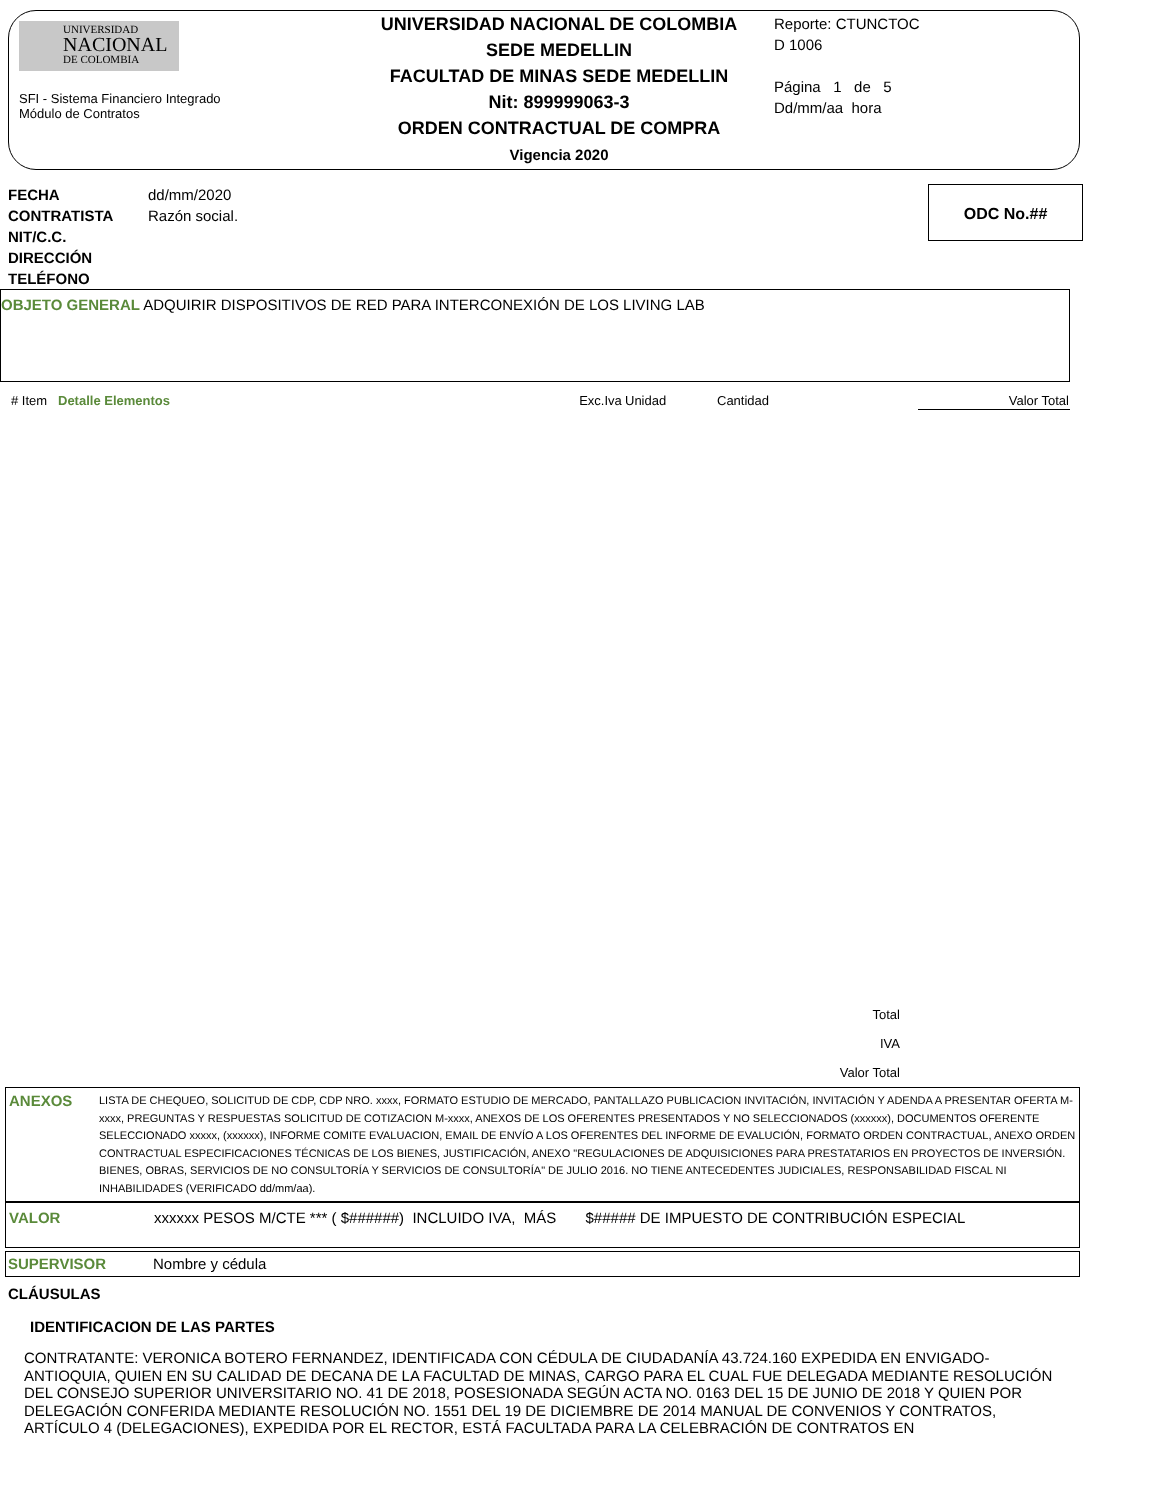UNIVERSIDAD
NACIONAL
DE COLOMBIA
SFI - Sistema Financiero Integrado
Módulo de Contratos
UNIVERSIDAD NACIONAL DE COLOMBIA
SEDE MEDELLIN
FACULTAD DE MINAS SEDE MEDELLIN
Nit: 899999063-3
ORDEN CONTRACTUAL DE COMPRA
Vigencia 2020
Reporte: CTUNCTOC
D 1006
Página 1 de 5
Dd/mm/aa hora
FECHA
CONTRATISTA
NIT/C.C.
DIRECCIÓN
TELÉFONO
dd/mm/2020
Razón social.
ODC No.##
OBJETO GENERAL ADQUIRIR DISPOSITIVOS DE RED PARA INTERCONEXIÓN DE LOS LIVING LAB
| # Item | Detalle Elementos | Exc.Iva | Unidad | Cantidad | Valor Total |
| --- | --- | --- | --- | --- | --- |
Total
IVA
Valor Total
ANEXOS
LISTA DE CHEQUEO, SOLICITUD DE CDP, CDP NRO. xxxx, FORMATO ESTUDIO DE MERCADO, PANTALLAZO PUBLICACION INVITACIÓN, INVITACIÓN Y ADENDA A PRESENTAR OFERTA M-xxxx, PREGUNTAS Y RESPUESTAS SOLICITUD DE COTIZACION M-xxxx, ANEXOS DE LOS OFERENTES PRESENTADOS Y NO SELECCIONADOS (xxxxxx), DOCUMENTOS OFERENTE SELECCIONADO xxxxx, (xxxxxx), INFORME COMITE EVALUACION, EMAIL DE ENVÍO A LOS OFERENTES DEL INFORME DE EVALUCIÓN, FORMATO ORDEN CONTRACTUAL, ANEXO ORDEN CONTRACTUAL ESPECIFICACIONES TÉCNICAS DE LOS BIENES, JUSTIFICACIÓN, ANEXO "REGULACIONES DE ADQUISICIONES PARA PRESTATARIOS EN PROYECTOS DE INVERSIÓN. BIENES, OBRAS, SERVICIOS DE NO CONSULTORÍA Y SERVICIOS DE CONSULTORÍA" DE JULIO 2016. NO TIENE ANTECEDENTES JUDICIALES, RESPONSABILIDAD FISCAL NI INHABILIDADES (VERIFICADO dd/mm/aa).
VALOR xxxxxx PESOS M/CTE *** ( $######) INCLUIDO IVA, MÁS $##### DE IMPUESTO DE CONTRIBUCIÓN ESPECIAL
SUPERVISOR Nombre y cédula
CLÁUSULAS
IDENTIFICACION DE LAS PARTES
CONTRATANTE: VERONICA BOTERO FERNANDEZ, IDENTIFICADA CON CÉDULA DE CIUDADANÍA 43.724.160 EXPEDIDA EN ENVIGADO-ANTIOQUIA, QUIEN EN SU CALIDAD DE DECANA DE LA FACULTAD DE MINAS, CARGO PARA EL CUAL FUE DELEGADA MEDIANTE RESOLUCIÓN DEL CONSEJO SUPERIOR UNIVERSITARIO NO. 41 DE 2018, POSESIONADA SEGÚN ACTA NO. 0163 DEL 15 DE JUNIO DE 2018 Y QUIEN POR DELEGACIÓN CONFERIDA MEDIANTE RESOLUCIÓN NO. 1551 DEL 19 DE DICIEMBRE DE 2014 MANUAL DE CONVENIOS Y CONTRATOS, ARTÍCULO 4 (DELEGACIONES), EXPEDIDA POR EL RECTOR, ESTÁ FACULTADA PARA LA CELEBRACIÓN DE CONTRATOS EN